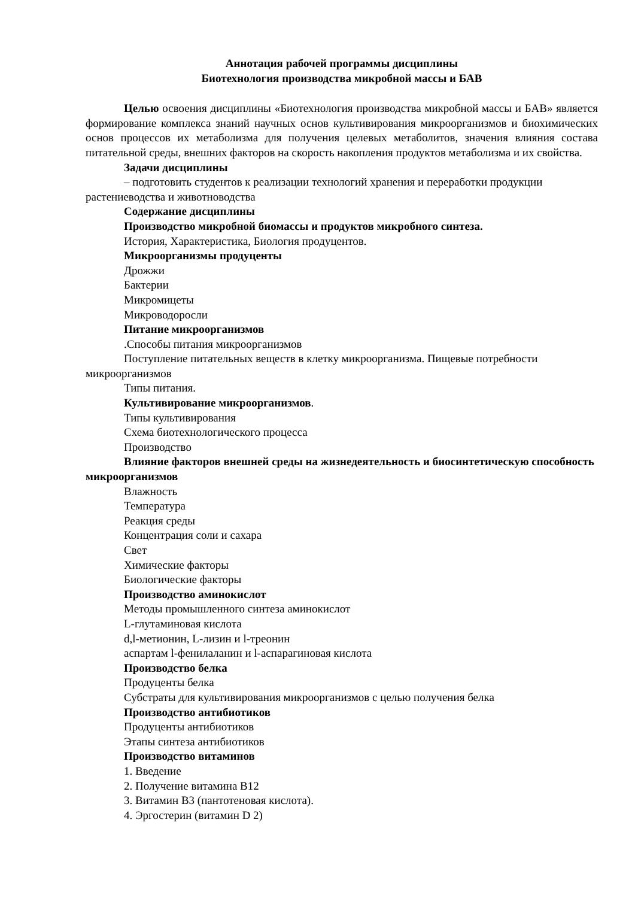Аннотация рабочей программы дисциплины
Биотехнология производства микробной массы и БАВ
Целью освоения дисциплины «Биотехнология производства микробной массы и БАВ» является формирование комплекса знаний научных основ культивирования микроорганизмов и биохимических основ процессов их метаболизма для получения целевых метаболитов, значения влияния состава питательной среды, внешних факторов на скорость накопления продуктов метаболизма и их свойства.
Задачи дисциплины
– подготовить студентов к реализации технологий хранения и переработки продукции растениеводства и животноводства
Содержание дисциплины
Производство микробной биомассы и продуктов микробного синтеза.
История, Характеристика, Биология продуцентов.
Микроорганизмы продуценты
Дрожжи
Бактерии
Микромицеты
Микроводоросли
Питание микроорганизмов
.Способы питания микроорганизмов
Поступление питательных веществ в клетку микроорганизма. Пищевые потребности микроорганизмов
Типы питания.
Культивирование микроорганизмов.
Типы культивирования
Схема биотехнологического процесса
Производство
Влияние факторов внешней среды на жизнедеятельность и биосинтетическую способность микроорганизмов
Влажность
Температура
Реакция среды
Концентрация соли и сахара
Свет
Химические факторы
Биологические факторы
Производство аминокислот
Методы промышленного синтеза аминокислот
L-глутаминовая кислота
d,l-метионин, L-лизин и l-треонин
аспартам l-фенилаланин и l-аспарагиновая кислота
Производство белка
Продуценты белка
Субстраты для культивирования микроорганизмов с целью получения белка
Производство антибиотиков
Продуценты антибиотиков
Этапы синтеза антибиотиков
Производство витаминов
1. Введение
2. Получение витамина В12
3. Витамин В3 (пантотеновая кислота).
4. Эргостерин (витамин D 2)